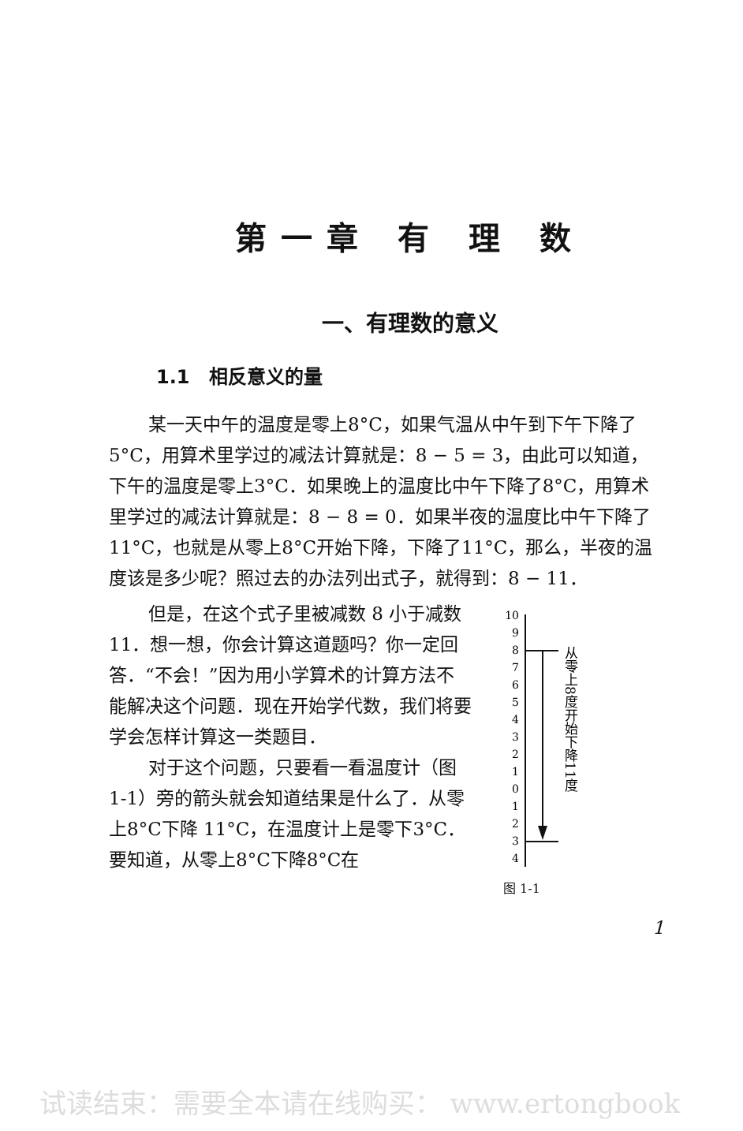第一章 有 理 数
一、有理数的意义
1.1　相反意义的量
某一天中午的温度是零上8°C，如果气温从中午到下午下降了5°C，用算术里学过的减法计算就是：8 − 5 = 3，由此可以知道，下午的温度是零上3°C．如果晚上的温度比中午下降了8°C，用算术里学过的减法计算就是：8 − 8 = 0．如果半夜的温度比中午下降了11°C，也就是从零上8°C开始下降，下降了11°C，那么，半夜的温度该是多少呢？照过去的办法列出式子，就得到：8 − 11．
但是，在这个式子里被减数 8 小于减数11．想一想，你会计算这道题吗？你一定回答．“不会！”因为用小学算术的计算方法不能解决这个问题．现在开始学代数，我们将要学会怎样计算这一类题目．
对于这个问题，只要看一看温度计（图1-1）旁的箭头就会知道结果是什么了．从零上8°C下降 11°C，在温度计上是零下3°C．要知道，从零上8°C下降8°C在
10
9
8
7
6
5
4
3
2
1
0
1
2
3
4
从零上8度开始下降11度
图 1-1
1
试读结束：需要全本请在线购买： www.ertongbook